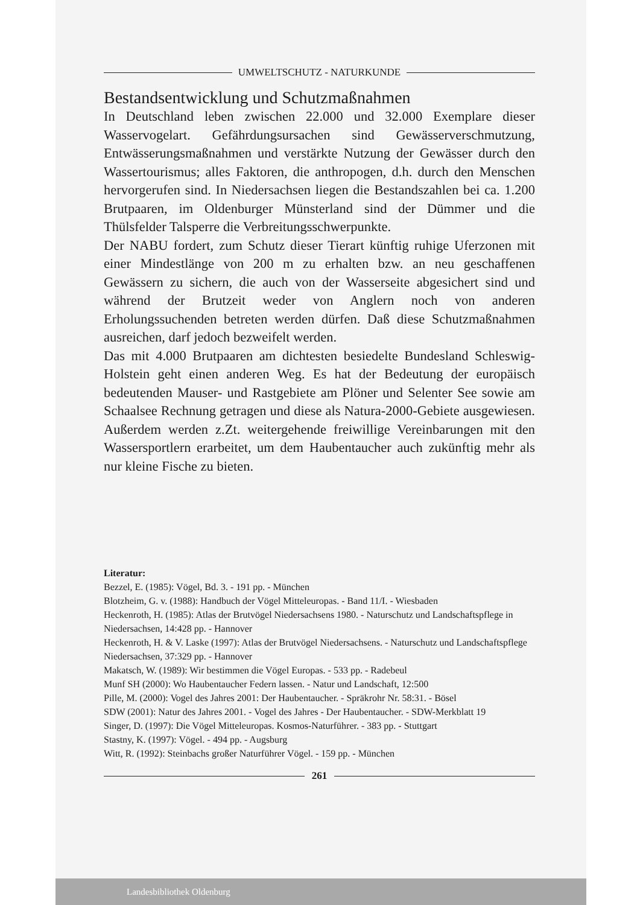UMWELTSCHUTZ - NATURKUNDE
Bestandsentwicklung und Schutzmaßnahmen
In Deutschland leben zwischen 22.000 und 32.000 Exemplare dieser Wasservogelart. Gefährdungsursachen sind Gewässerverschmutzung, Entwässerungsmaßnahmen und verstärkte Nutzung der Gewässer durch den Wassertourismus; alles Faktoren, die anthropogen, d.h. durch den Menschen hervorgerufen sind. In Niedersachsen liegen die Bestandszahlen bei ca. 1.200 Brutpaaren, im Oldenburger Münsterland sind der Dümmer und die Thülsfelder Talsperre die Verbreitungsschwerpunkte.
Der NABU fordert, zum Schutz dieser Tierart künftig ruhige Uferzonen mit einer Mindestlänge von 200 m zu erhalten bzw. an neu geschaffenen Gewässern zu sichern, die auch von der Wasserseite abgesichert sind und während der Brutzeit weder von Anglern noch von anderen Erholungssuchenden betreten werden dürfen. Daß diese Schutzmaßnahmen ausreichen, darf jedoch bezweifelt werden.
Das mit 4.000 Brutpaaren am dichtesten besiedelte Bundesland Schleswig-Holstein geht einen anderen Weg. Es hat der Bedeutung der europäisch bedeutenden Mauser- und Rastgebiete am Plöner und Selenter See sowie am Schaalsee Rechnung getragen und diese als Natura-2000-Gebiete ausgewiesen. Außerdem werden z.Zt. weitergehende freiwillige Vereinbarungen mit den Wassersportlern erarbeitet, um dem Haubentaucher auch zukünftig mehr als nur kleine Fische zu bieten.
Literatur:
Bezzel, E. (1985): Vögel, Bd. 3. - 191 pp. - München
Blotzheim, G. v. (1988): Handbuch der Vögel Mitteleuropas. - Band 11/I. - Wiesbaden
Heckenroth, H. (1985): Atlas der Brutvögel Niedersachsens 1980. - Naturschutz und Landschaftspflege in Niedersachsen, 14:428 pp. - Hannover
Heckenroth, H. & V. Laske (1997): Atlas der Brutvögel Niedersachsens. - Naturschutz und Landschaftspflege Niedersachsen, 37:329 pp. - Hannover
Makatsch, W. (1989): Wir bestimmen die Vögel Europas. - 533 pp. - Radebeul
Munf SH (2000): Wo Haubentaucher Federn lassen. - Natur und Landschaft, 12:500
Pille, M. (2000): Vogel des Jahres 2001: Der Haubentaucher. - Spräkrohr Nr. 58:31. - Bösel
SDW (2001): Natur des Jahres 2001. - Vogel des Jahres - Der Haubentaucher. - SDW-Merkblatt 19
Singer, D. (1997): Die Vögel Mitteleuropas. Kosmos-Naturführer. - 383 pp. - Stuttgart
Stastny, K. (1997): Vögel. - 494 pp. - Augsburg
Witt, R. (1992): Steinbachs großer Naturführer Vögel. - 159 pp. - München
261
Landesbibliothek Oldenburg